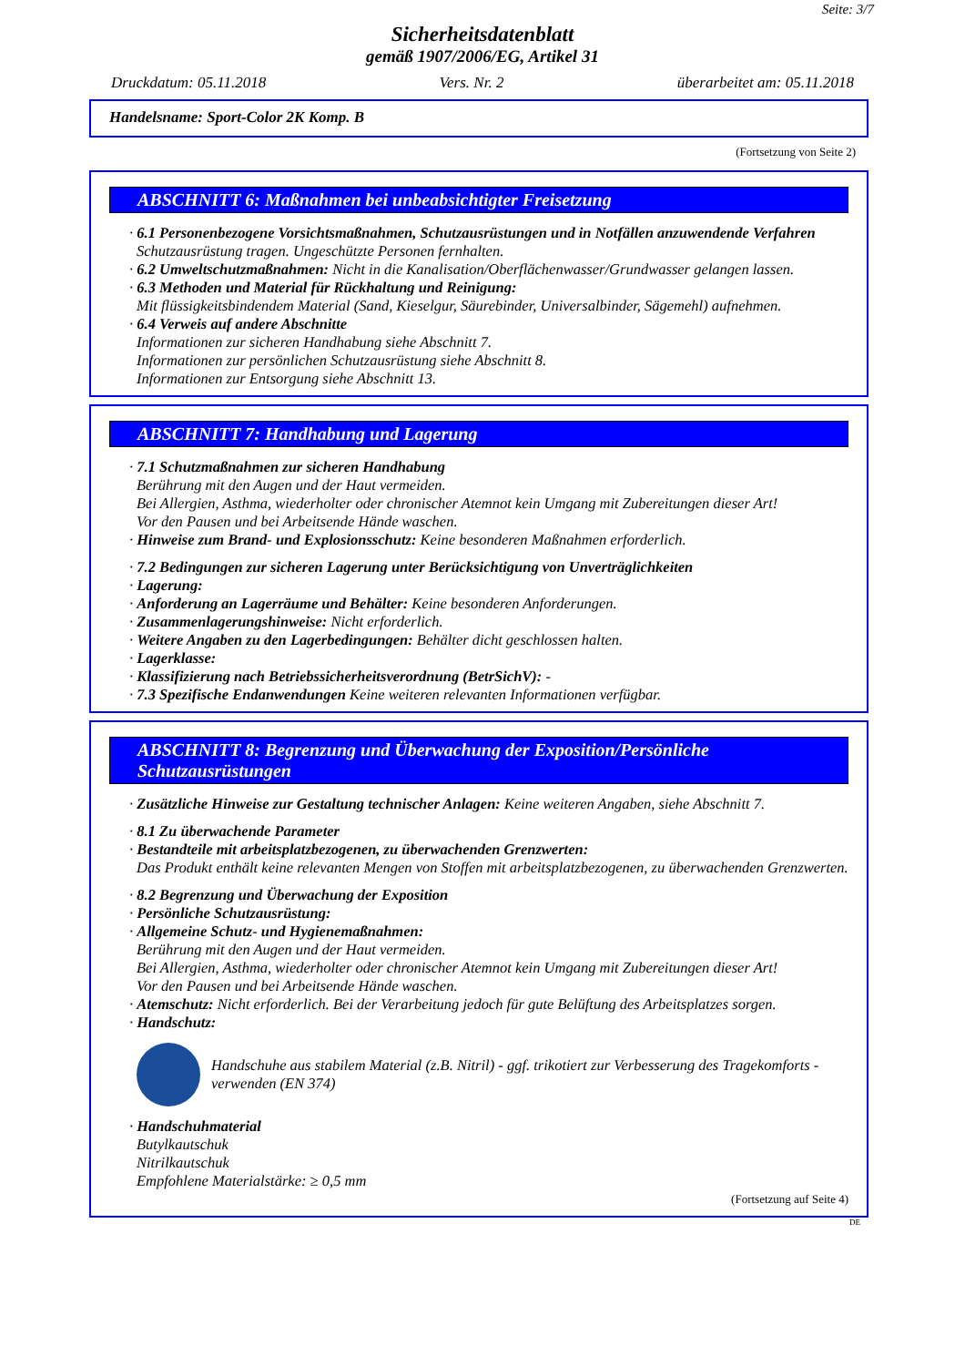Seite: 3/7
Sicherheitsdatenblatt
gemäß 1907/2006/EG, Artikel 31
Druckdatum: 05.11.2018 Vers. Nr. 2 überarbeitet am: 05.11.2018
Handelsname: Sport-Color 2K Komp. B
(Fortsetzung von Seite 2)
ABSCHNITT 6: Maßnahmen bei unbeabsichtigter Freisetzung
· 6.1 Personenbezogene Vorsichtsmaßnahmen, Schutzausrüstungen und in Notfällen anzuwendende Verfahren
Schutzausrüstung tragen. Ungeschützte Personen fernhalten.
· 6.2 Umweltschutzmaßnahmen: Nicht in die Kanalisation/Oberflächenwasser/Grundwasser gelangen lassen.
· 6.3 Methoden und Material für Rückhaltung und Reinigung:
Mit flüssigkeitsbindendem Material (Sand, Kieselgur, Säurebinder, Universalbinder, Sägemehl) aufnehmen.
· 6.4 Verweis auf andere Abschnitte
Informationen zur sicheren Handhabung siehe Abschnitt 7.
Informationen zur persönlichen Schutzausrüstung siehe Abschnitt 8.
Informationen zur Entsorgung siehe Abschnitt 13.
ABSCHNITT 7: Handhabung und Lagerung
· 7.1 Schutzmaßnahmen zur sicheren Handhabung
Berührung mit den Augen und der Haut vermeiden.
Bei Allergien, Asthma, wiederholter oder chronischer Atemnot kein Umgang mit Zubereitungen dieser Art!
Vor den Pausen und bei Arbeitsende Hände waschen.
· Hinweise zum Brand- und Explosionsschutz: Keine besonderen Maßnahmen erforderlich.
· 7.2 Bedingungen zur sicheren Lagerung unter Berücksichtigung von Unverträglichkeiten
· Lagerung:
· Anforderung an Lagerräume und Behälter: Keine besonderen Anforderungen.
· Zusammenlagerungshinweise: Nicht erforderlich.
· Weitere Angaben zu den Lagerbedingungen: Behälter dicht geschlossen halten.
· Lagerklasse:
· Klassifizierung nach Betriebssicherheitsverordnung (BetrSichV): -
· 7.3 Spezifische Endanwendungen Keine weiteren relevanten Informationen verfügbar.
ABSCHNITT 8: Begrenzung und Überwachung der Exposition/Persönliche Schutzausrüstungen
· Zusätzliche Hinweise zur Gestaltung technischer Anlagen: Keine weiteren Angaben, siehe Abschnitt 7.
· 8.1 Zu überwachende Parameter
· Bestandteile mit arbeitsplatzbezogenen, zu überwachenden Grenzwerten:
Das Produkt enthält keine relevanten Mengen von Stoffen mit arbeitsplatzbezogenen, zu überwachenden Grenzwerten.
· 8.2 Begrenzung und Überwachung der Exposition
· Persönliche Schutzausrüstung:
· Allgemeine Schutz- und Hygienemaßnahmen:
Berührung mit den Augen und der Haut vermeiden.
Bei Allergien, Asthma, wiederholter oder chronischer Atemnot kein Umgang mit Zubereitungen dieser Art!
Vor den Pausen und bei Arbeitsende Hände waschen.
· Atemschutz: Nicht erforderlich. Bei der Verarbeitung jedoch für gute Belüftung des Arbeitsplatzes sorgen.
· Handschutz:
Handschuhe aus stabilem Material (z.B. Nitril) - ggf. trikotiert zur Verbesserung des Tragekomforts - verwenden (EN 374)
· Handschuhmaterial
Butylkautschuk
Nitrilkautschuk
Empfohlene Materialstärke: ≥ 0,5 mm
(Fortsetzung auf Seite 4)
DE